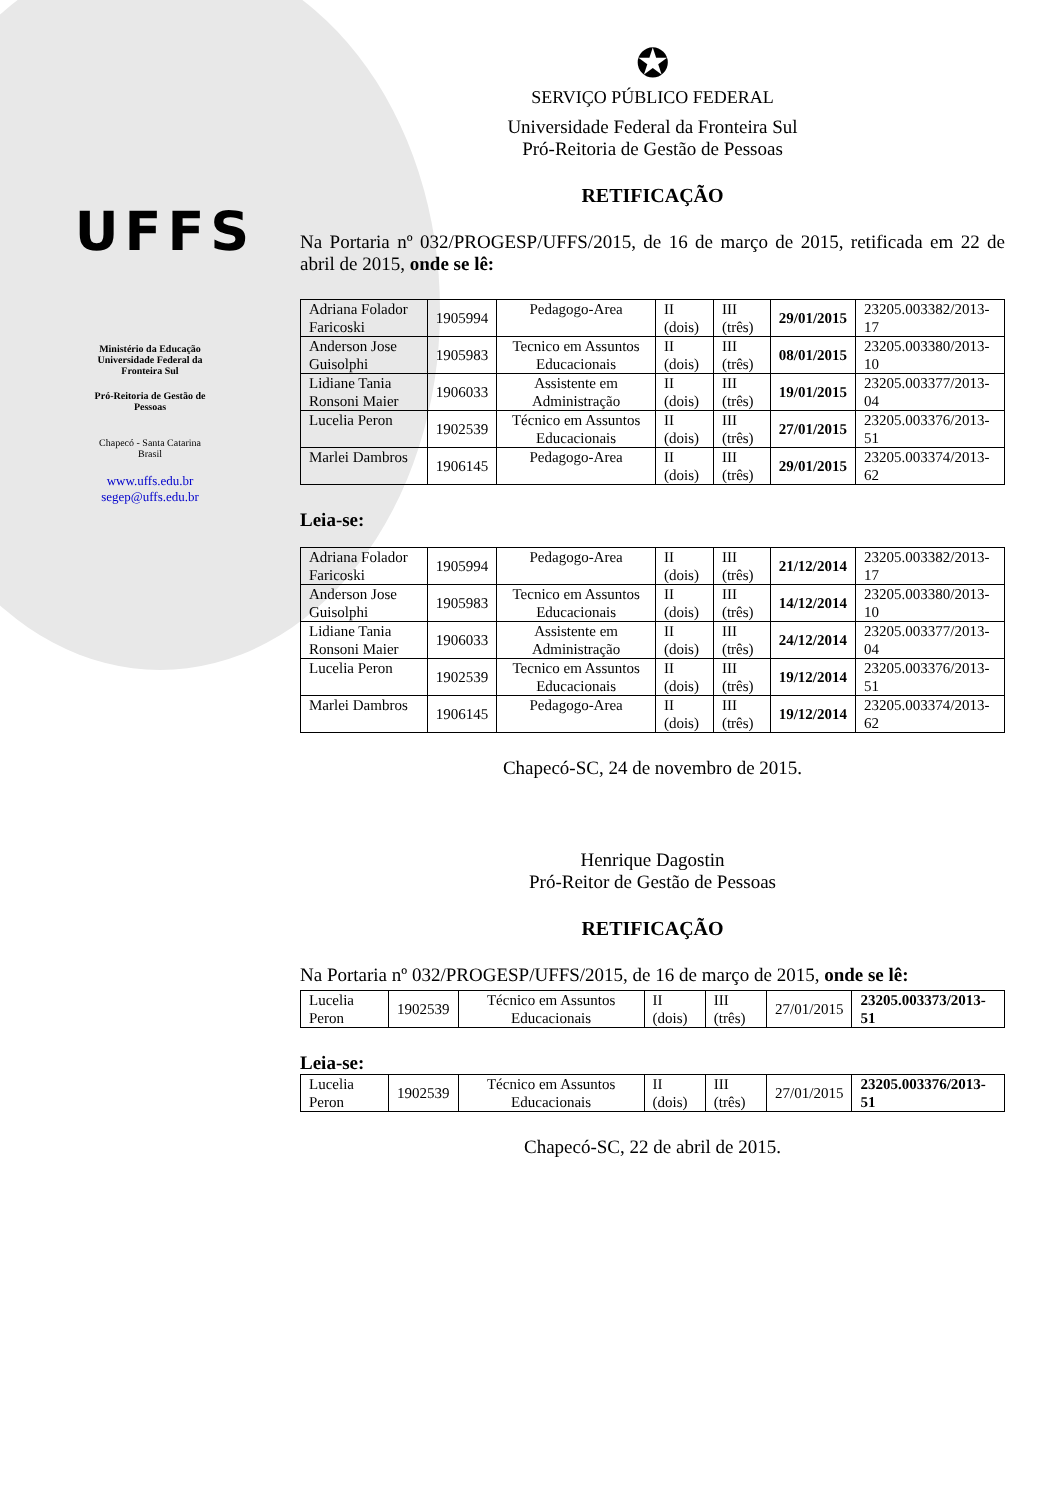UFFS
Ministério da Educação
Universidade Federal da
Fronteira Sul
Pró-Reitoria de Gestão de
Pessoas
Chapecó - Santa Catarina
Brasil
www.uffs.edu.br
segep@uffs.edu.br
✪
SERVIÇO PÚBLICO FEDERAL
Universidade Federal da Fronteira Sul
Pró-Reitoria de Gestão de Pessoas
RETIFICAÇÃO
Na Portaria nº 032/PROGESP/UFFS/2015, de 16 de março de 2015, retificada em 22 de abril de 2015, onde se lê:
| Adriana Folador Faricoski | 1905994 | Pedagogo-Area | II (dois) | III (três) | 29/01/2015 | 23205.003382/2013-17 |
| Anderson Jose Guisolphi | 1905983 | Tecnico em Assuntos Educacionais | II (dois) | III (três) | 08/01/2015 | 23205.003380/2013-10 |
| Lidiane Tania Ronsoni Maier | 1906033 | Assistente em Administração | II (dois) | III (três) | 19/01/2015 | 23205.003377/2013-04 |
| Lucelia Peron | 1902539 | Técnico em Assuntos Educacionais | II (dois) | III (três) | 27/01/2015 | 23205.003376/2013-51 |
| Marlei Dambros | 1906145 | Pedagogo-Area | II (dois) | III (três) | 29/01/2015 | 23205.003374/2013-62 |
Leia-se:
| Adriana Folador Faricoski | 1905994 | Pedagogo-Area | II (dois) | III (três) | 21/12/2014 | 23205.003382/2013-17 |
| Anderson Jose Guisolphi | 1905983 | Tecnico em Assuntos Educacionais | II (dois) | III (três) | 14/12/2014 | 23205.003380/2013-10 |
| Lidiane Tania Ronsoni Maier | 1906033 | Assistente em Administração | II (dois) | III (três) | 24/12/2014 | 23205.003377/2013-04 |
| Lucelia Peron | 1902539 | Tecnico em Assuntos Educacionais | II (dois) | III (três) | 19/12/2014 | 23205.003376/2013-51 |
| Marlei Dambros | 1906145 | Pedagogo-Area | II (dois) | III (três) | 19/12/2014 | 23205.003374/2013-62 |
Chapecó-SC, 24 de novembro de 2015.
Henrique Dagostin
Pró-Reitor de Gestão de Pessoas
RETIFICAÇÃO
Na Portaria nº 032/PROGESP/UFFS/2015, de 16 de março de 2015, onde se lê:
| Lucelia Peron | 1902539 | Técnico em Assuntos Educacionais | II (dois) | III (três) | 27/01/2015 | 23205.003373/2013-51 |
Leia-se:
| Lucelia Peron | 1902539 | Técnico em Assuntos Educacionais | II (dois) | III (três) | 27/01/2015 | 23205.003376/2013-51 |
Chapecó-SC, 22 de abril de 2015.